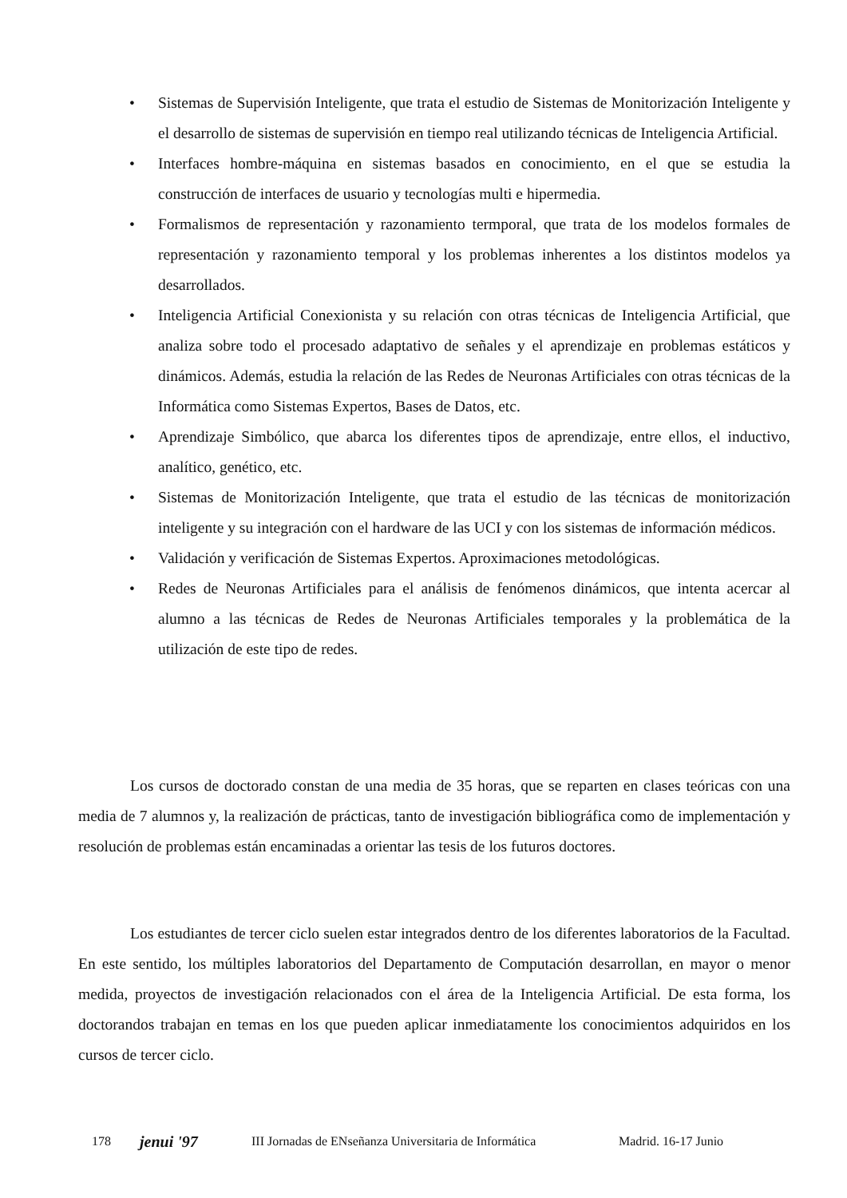• Sistemas de Supervisión Inteligente, que trata el estudio de Sistemas de Monitorización Inteligente y el desarrollo de sistemas de supervisión en tiempo real utilizando técnicas de Inteligencia Artificial.
• Interfaces hombre-máquina en sistemas basados en conocimiento, en el que se estudia la construcción de interfaces de usuario y tecnologías multi e hipermedia.
• Formalismos de representación y razonamiento termporal, que trata de los modelos formales de representación y razonamiento temporal y los problemas inherentes a los distintos modelos ya desarrollados.
• Inteligencia Artificial Conexionista y su relación con otras técnicas de Inteligencia Artificial, que analiza sobre todo el procesado adaptativo de señales y el aprendizaje en problemas estáticos y dinámicos. Además, estudia la relación de las Redes de Neuronas Artificiales con otras técnicas de la Informática como Sistemas Expertos, Bases de Datos, etc.
• Aprendizaje Simbólico, que abarca los diferentes tipos de aprendizaje, entre ellos, el inductivo, analítico, genético, etc.
• Sistemas de Monitorización Inteligente, que trata el estudio de las técnicas de monitorización inteligente y su integración con el hardware de las UCI y con los sistemas de información médicos.
• Validación y verificación de Sistemas Expertos. Aproximaciones metodológicas.
• Redes de Neuronas Artificiales para el análisis de fenómenos dinámicos, que intenta acercar al alumno a las técnicas de Redes de Neuronas Artificiales temporales y la problemática de la utilización de este tipo de redes.
Los cursos de doctorado constan de una media de 35 horas, que se reparten en clases teóricas con una media de 7 alumnos y, la realización de prácticas, tanto de investigación bibliográfica como de implementación y resolución de problemas están encaminadas a orientar las tesis de los futuros doctores.
Los estudiantes de tercer ciclo suelen estar integrados dentro de los diferentes laboratorios de la Facultad. En este sentido, los múltiples laboratorios del Departamento de Computación desarrollan, en mayor o menor medida, proyectos de investigación relacionados con el área de la Inteligencia Artificial. De esta forma, los doctorandos trabajan en temas en los que pueden aplicar inmediatamente los conocimientos adquiridos en los cursos de tercer ciclo.
178 jenui '97 III Jornadas de ENseñanza Universitaria de Informática Madrid. 16-17 Junio